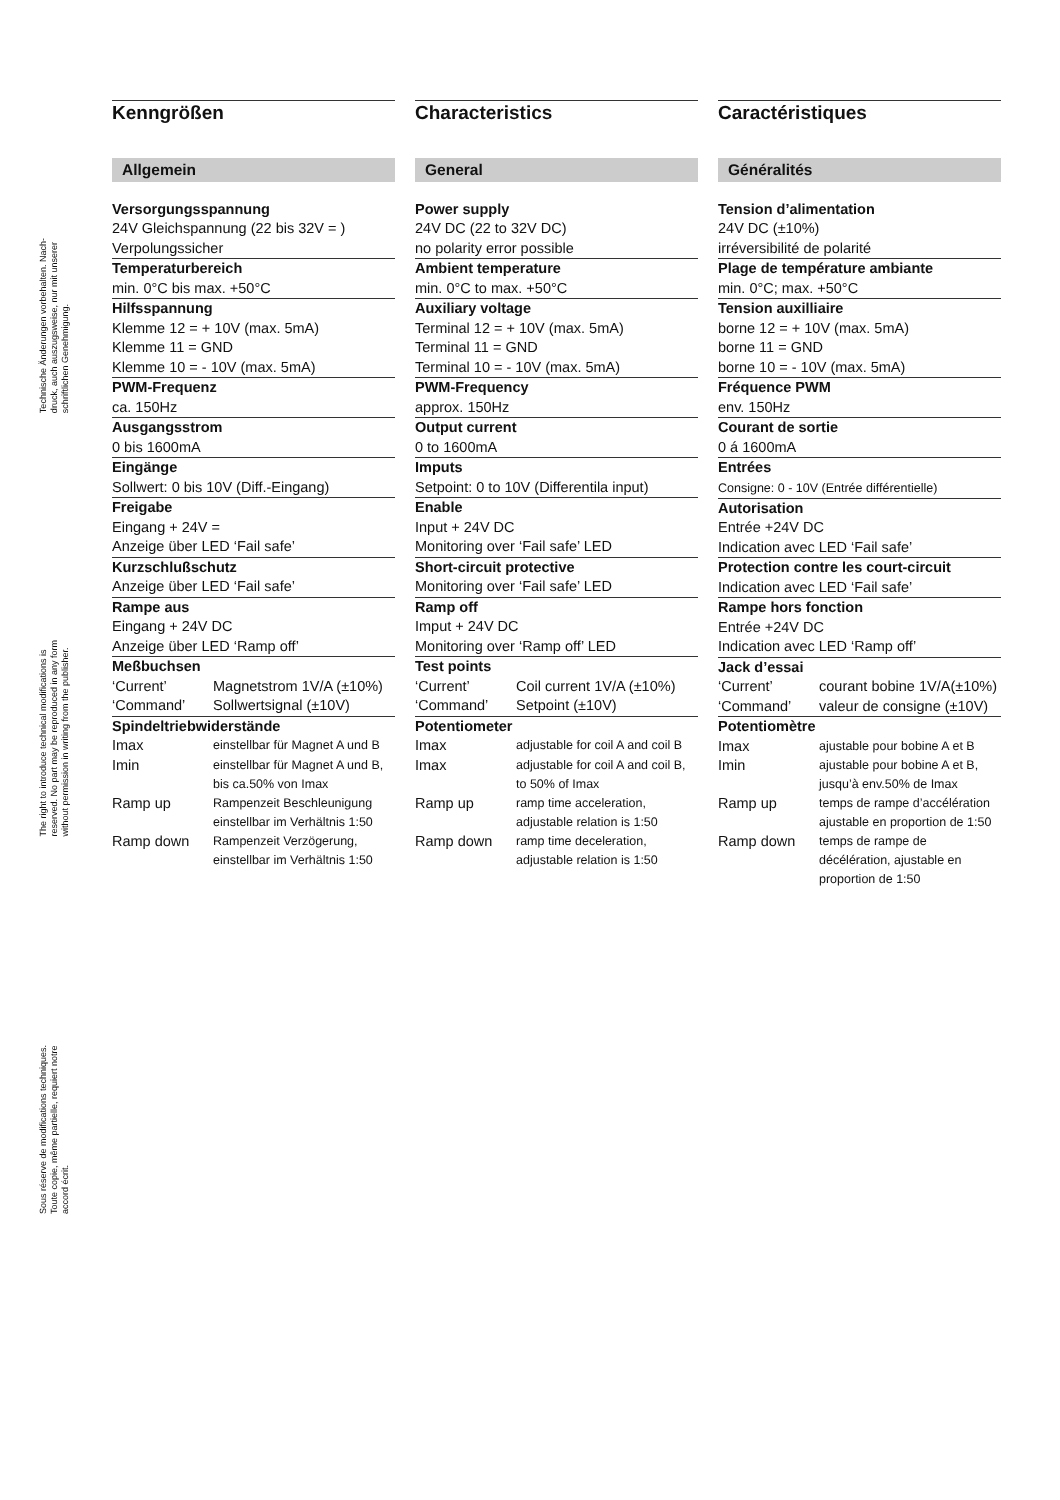Technische Änderungen vorbehalten. Nach-
druck, auch auszugsweise, nur mit unserer
schriftlichen Genehmigung.
The right to introduce technical modifications is
reserved. No part may be reproduced in any form
without permission in writing from the publisher.
Sous réserve de modifications techniques.
Toute copie, même partielle, requiert notre
accord écrit.
Kenngrößen
Allgemein
Versorgungsspannung
24V Gleichspannung (22 bis 32V = )
Verpolungssicher
Temperaturbereich
min. 0°C bis max. +50°C
Hilfsspannung
Klemme 12 = + 10V (max. 5mA)
Klemme 11 = GND
Klemme 10 = - 10V (max. 5mA)
PWM-Frequenz
ca. 150Hz
Ausgangsstrom
0 bis 1600mA
Eingänge
Sollwert: 0 bis 10V (Diff.-Eingang)
Freigabe
Eingang + 24V =
Anzeige über LED ‘Fail safe’
Kurzschlußschutz
Anzeige über LED ‘Fail safe’
Rampe aus
Eingang + 24V DC
Anzeige über LED ‘Ramp off’
Meßbuchsen
‘Current’ Magnetstrom 1V/A (±10%)
‘Command’ Sollwertsignal (±10V)
Spindeltriebwiderstände
Imax einstellbar für Magnet A und B
Imin einstellbar für Magnet A und B, bis ca.50% von Imax
Ramp up Rampenzeit Beschleunigung einstellbar im Verhältnis 1:50
Ramp down Rampenzeit Verzögerung, einstellbar im Verhältnis 1:50
Characteristics
General
Power supply
24V DC (22 to 32V DC)
no polarity error possible
Ambient temperature
min. 0°C to max. +50°C
Auxiliary voltage
Terminal 12 = + 10V (max. 5mA)
Terminal 11 = GND
Terminal 10 = - 10V (max. 5mA)
PWM-Frequency
approx. 150Hz
Output current
0 to 1600mA
Imputs
Setpoint: 0 to 10V (Differentila input)
Enable
Input + 24V DC
Monitoring over ‘Fail safe’ LED
Short-circuit protective
Monitoring over ‘Fail safe’ LED
Ramp off
Imput + 24V DC
Monitoring over ‘Ramp off’ LED
Test points
‘Current’ Coil current 1V/A (±10%)
‘Command’ Setpoint (±10V)
Potentiometer
Imax adjustable for coil A and coil B
Imax adjustable for coil A and coil B, to 50% of Imax
Ramp up ramp time acceleration, adjustable relation is 1:50
Ramp down ramp time deceleration, adjustable relation is 1:50
Caractéristiques
Généralités
Tension d’alimentation
24V DC (±10%)
irréversibilité de polarité
Plage de température ambiante
min. 0°C; max. +50°C
Tension auxilliaire
borne 12 = + 10V (max. 5mA)
borne 11 = GND
borne 10 = - 10V (max. 5mA)
Fréquence PWM
env. 150Hz
Courant de sortie
0 á 1600mA
Entrées
Consigne: 0 - 10V (Entrée différentielle)
Autorisation
Entrée +24V DC
Indication avec LED ‘Fail safe’
Protection contre les court-circuit
Indication avec LED ‘Fail safe’
Rampe hors fonction
Entrée +24V DC
Indication avec LED ‘Ramp off’
Jack d’essai
‘Current’ courant bobine 1V/A(±10%)
‘Command’ valeur de consigne (±10V)
Potentiomètre
Imax ajustable pour bobine A et B
Imin ajustable pour bobine A et B, jusqu’à env.50% de Imax
Ramp up temps de rampe d’accélération ajustable en proportion de 1:50
Ramp down temps de rampe de décélération, ajustable en proportion de 1:50